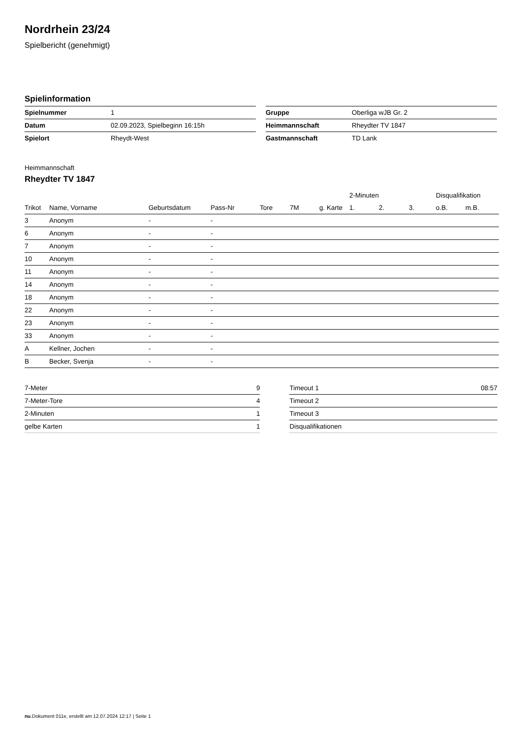Nordrhein 23/24
Spielbericht (genehmigt)
Spielinformation
| Spielnummer | 1 |
| Datum | 02.09.2023, Spielbeginn 16:15h |
| Spielort | Rheydt-West |
| Gruppe | Oberliga wJB Gr. 2 |
| Heimmannschaft | Rheydter TV 1847 |
| Gastmannschaft | TD Lank |
Heimmannschaft
Rheydter TV 1847
| | | | | | | | 2-Minuten | | | Disqualifikation | |
| --- | --- | --- | --- | --- | --- | --- | --- | --- | --- | --- | --- |
| Trikot | Name, Vorname | Geburtsdatum | Pass-Nr | Tore | 7M | g. Karte | 1. | 2. | 3. | o.B. | m.B. |
| 3 | Anonym | - | - | | | | | | | | |
| 6 | Anonym | - | - | | | | | | | | |
| 7 | Anonym | - | - | | | | | | | | |
| 10 | Anonym | - | - | | | | | | | | |
| 11 | Anonym | - | - | | | | | | | | |
| 14 | Anonym | - | - | | | | | | | | |
| 18 | Anonym | - | - | | | | | | | | |
| 22 | Anonym | - | - | | | | | | | | |
| 23 | Anonym | - | - | | | | | | | | |
| 33 | Anonym | - | - | | | | | | | | |
| A | Kellner, Jochen | - | - | | | | | | | | |
| B | Becker, Svenja | - | - | | | | | | | | |
| 7-Meter | 9 |
| 7-Meter-Tore | 4 |
| 2-Minuten | 1 |
| gelbe Karten | 1 |
| Timeout 1 | 08:57 |
| Timeout 2 | |
| Timeout 3 | |
| Disqualifikationen | |
nu.Dokument 011e, erstellt am 12.07.2024 12:17 | Seite 1